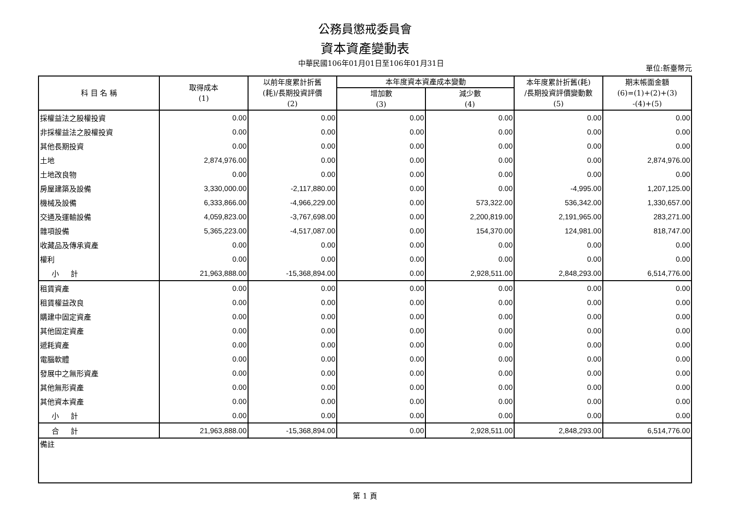公務員懲戒委員會
資本資產變動表
中華民國106年01月01日至106年01月31日
單位:新臺幣元
| 科 目 名 稱 | 取得成本 (1) | 以前年度累計折舊 (耗)/長期投資評價 (2) | 本年度資本資產成本變動 | | 本年度累計折舊(耗) /長期投資評價變動數 (5) | 期末帳面金額 (6)=(1)+(2)+(3) -(4)+(5) |
| --- | --- | --- | --- | --- | --- | --- |
| | | | 增加數 (3) | 減少數 (4) | | |
| 採權益法之股權投資 | 0.00 | 0.00 | 0.00 | 0.00 | 0.00 | 0.00 |
| 非採權益法之股權投資 | 0.00 | 0.00 | 0.00 | 0.00 | 0.00 | 0.00 |
| 其他長期投資 | 0.00 | 0.00 | 0.00 | 0.00 | 0.00 | 0.00 |
| 土地 | 2,874,976.00 | 0.00 | 0.00 | 0.00 | 0.00 | 2,874,976.00 |
| 土地改良物 | 0.00 | 0.00 | 0.00 | 0.00 | 0.00 | 0.00 |
| 房屋建築及設備 | 3,330,000.00 | -2,117,880.00 | 0.00 | 0.00 | -4,995.00 | 1,207,125.00 |
| 機械及設備 | 6,333,866.00 | -4,966,229.00 | 0.00 | 573,322.00 | 536,342.00 | 1,330,657.00 |
| 交通及運輸設備 | 4,059,823.00 | -3,767,698.00 | 0.00 | 2,200,819.00 | 2,191,965.00 | 283,271.00 |
| 雜項設備 | 5,365,223.00 | -4,517,087.00 | 0.00 | 154,370.00 | 124,981.00 | 818,747.00 |
| 收藏品及傳承資產 | 0.00 | 0.00 | 0.00 | 0.00 | 0.00 | 0.00 |
| 權利 | 0.00 | 0.00 | 0.00 | 0.00 | 0.00 | 0.00 |
| 小 計 | 21,963,888.00 | -15,368,894.00 | 0.00 | 2,928,511.00 | 2,848,293.00 | 6,514,776.00 |
| 租賃資產 | 0.00 | 0.00 | 0.00 | 0.00 | 0.00 | 0.00 |
| 租賃權益改良 | 0.00 | 0.00 | 0.00 | 0.00 | 0.00 | 0.00 |
| 購建中固定資產 | 0.00 | 0.00 | 0.00 | 0.00 | 0.00 | 0.00 |
| 其他固定資產 | 0.00 | 0.00 | 0.00 | 0.00 | 0.00 | 0.00 |
| 遞耗資產 | 0.00 | 0.00 | 0.00 | 0.00 | 0.00 | 0.00 |
| 電腦軟體 | 0.00 | 0.00 | 0.00 | 0.00 | 0.00 | 0.00 |
| 發展中之無形資產 | 0.00 | 0.00 | 0.00 | 0.00 | 0.00 | 0.00 |
| 其他無形資產 | 0.00 | 0.00 | 0.00 | 0.00 | 0.00 | 0.00 |
| 其他資本資產 | 0.00 | 0.00 | 0.00 | 0.00 | 0.00 | 0.00 |
| 小 計 | 0.00 | 0.00 | 0.00 | 0.00 | 0.00 | 0.00 |
| 合 計 | 21,963,888.00 | -15,368,894.00 | 0.00 | 2,928,511.00 | 2,848,293.00 | 6,514,776.00 |
| 備註 | | | | | | |
第 1 頁